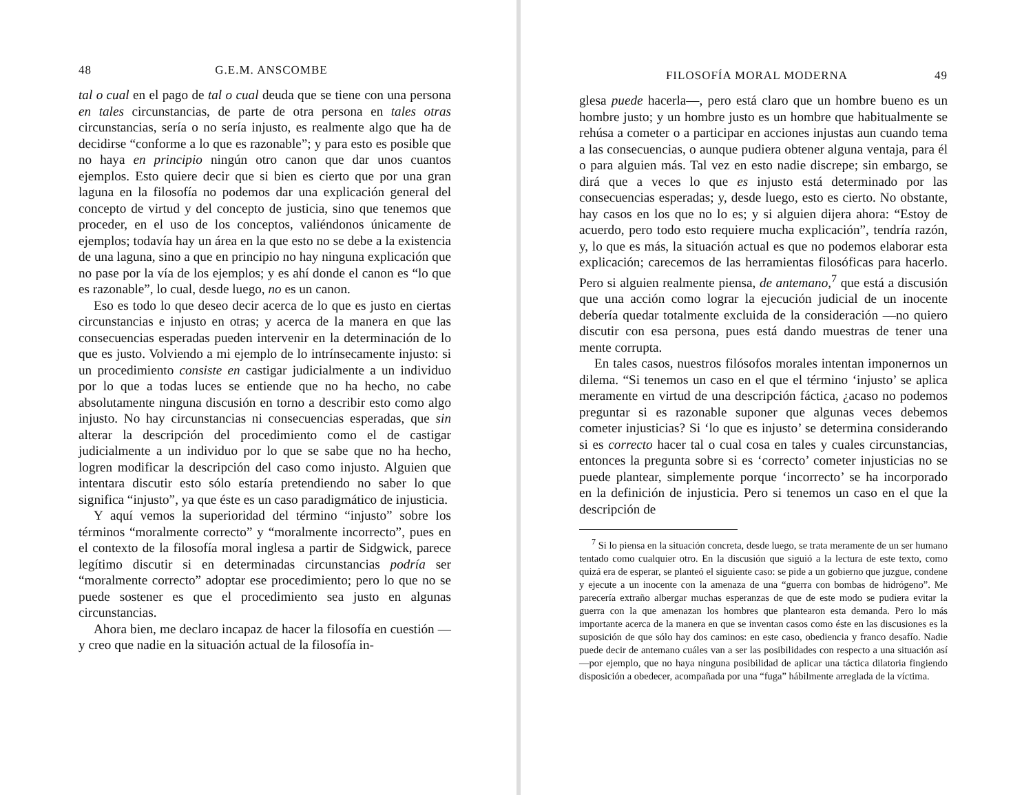48 G.E.M. ANSCOMBE
tal o cual en el pago de tal o cual deuda que se tiene con una persona en tales circunstancias, de parte de otra persona en tales otras circunstancias, sería o no sería injusto, es realmente algo que ha de decidirse “conforme a lo que es razonable”; y para esto es posible que no haya en principio ningún otro canon que dar unos cuantos ejemplos. Esto quiere decir que si bien es cierto que por una gran laguna en la filosofía no podemos dar una explicación general del concepto de virtud y del concepto de justicia, sino que tenemos que proceder, en el uso de los conceptos, valiéndonos únicamente de ejemplos; todavía hay un área en la que esto no se debe a la existencia de una laguna, sino a que en principio no hay ninguna explicación que no pase por la vía de los ejemplos; y es ahí donde el canon es “lo que es razonable”, lo cual, desde luego, no es un canon.
Eso es todo lo que deseo decir acerca de lo que es justo en ciertas circunstancias e injusto en otras; y acerca de la manera en que las consecuencias esperadas pueden intervenir en la determinación de lo que es justo. Volviendo a mi ejemplo de lo intrínsecamente injusto: si un procedimiento consiste en castigar judicialmente a un individuo por lo que a todas luces se entiende que no ha hecho, no cabe absolutamente ninguna discusión en torno a describir esto como algo injusto. No hay circunstancias ni consecuencias esperadas, que sin alterar la descripción del procedimiento como el de castigar judicialmente a un individuo por lo que se sabe que no ha hecho, logren modificar la descripción del caso como injusto. Alguien que intentara discutir esto sólo estaría pretendiendo no saber lo que significa “injusto”, ya que éste es un caso paradigmático de injusticia.
Y aquí vemos la superioridad del término “injusto” sobre los términos “moralmente correcto” y “moralmente incorrecto”, pues en el contexto de la filosofía moral inglesa a partir de Sidgwick, parece legítimo discutir si en determinadas circunstancias podría ser “moralmente correcto” adoptar ese procedimiento; pero lo que no se puede sostener es que el procedimiento sea justo en algunas circunstancias.
Ahora bien, me declaro incapaz de hacer la filosofía en cuestión —y creo que nadie en la situación actual de la filosofía in-
FILOSOFÍA MORAL MODERNA 49
glesa puede hacerla—, pero está claro que un hombre bueno es un hombre justo; y un hombre justo es un hombre que habitualmente se rehúsa a cometer o a participar en acciones injustas aun cuando tema a las consecuencias, o aunque pudiera obtener alguna ventaja, para él o para alguien más. Tal vez en esto nadie discrepe; sin embargo, se dirá que a veces lo que es injusto está determinado por las consecuencias esperadas; y, desde luego, esto es cierto. No obstante, hay casos en los que no lo es; y si alguien dijera ahora: “Estoy de acuerdo, pero todo esto requiere mucha explicación”, tendría razón, y, lo que es más, la situación actual es que no podemos elaborar esta explicación; carecemos de las herramientas filosóficas para hacerlo. Pero si alguien realmente piensa, de antemano,<sup>7</sup> que está a discusión que una acción como lograr la ejecución judicial de un inocente debería quedar totalmente excluida de la consideración —no quiero discutir con esa persona, pues está dando muestras de tener una mente corrupta.
En tales casos, nuestros filósofos morales intentan imponernos un dilema. “Si tenemos un caso en el que el término ‘injusto’ se aplica meramente en virtud de una descripción fáctica, ¿acaso no podemos preguntar si es razonable suponer que algunas veces debemos cometer injusticias? Si ‘lo que es injusto’ se determina considerando si es correcto hacer tal o cual cosa en tales y cuales circunstancias, entonces la pregunta sobre si es ‘correcto’ cometer injusticias no se puede plantear, simplemente porque ‘incorrecto’ se ha incorporado en la definición de injusticia. Pero si tenemos un caso en el que la descripción de
<sup>7</sup> Si lo piensa en la situación concreta, desde luego, se trata meramente de un ser humano tentado como cualquier otro. En la discusión que siguió a la lectura de este texto, como quizá era de esperar, se planteó el siguiente caso: se pide a un gobierno que juzgue, condene y ejecute a un inocente con la amenaza de una “guerra con bombas de hidrógeno”. Me parecería extraño albergar muchas esperanzas de que de este modo se pudiera evitar la guerra con la que amenazan los hombres que plantearon esta demanda. Pero lo más importante acerca de la manera en que se inventan casos como éste en las discusiones es la suposición de que sólo hay dos caminos: en este caso, obediencia y franco desafío. Nadie puede decir de antemano cuáles van a ser las posibilidades con respecto a una situación así —por ejemplo, que no haya ninguna posibilidad de aplicar una táctica dilatoria fingiendo disposición a obedecer, acompañada por una “fuga” hábilmente arreglada de la víctima.